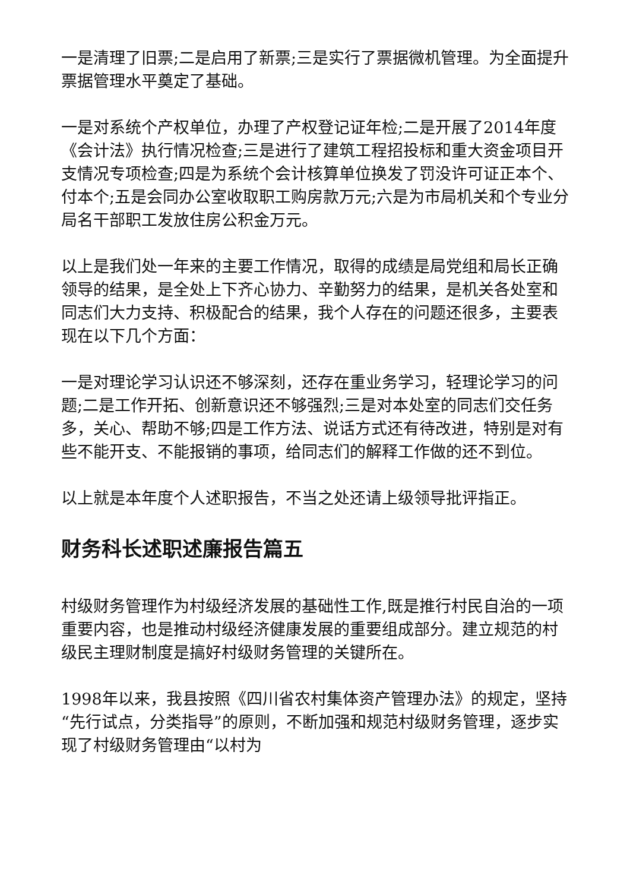一是清理了旧票;二是启用了新票;三是实行了票据微机管理。为全面提升票据管理水平奠定了基础。
一是对系统个产权单位，办理了产权登记证年检;二是开展了2014年度《会计法》执行情况检查;三是进行了建筑工程招投标和重大资金项目开支情况专项检查;四是为系统个会计核算单位换发了罚没许可证正本个、付本个;五是会同办公室收取职工购房款万元;六是为市局机关和个专业分局名干部职工发放住房公积金万元。
以上是我们处一年来的主要工作情况，取得的成绩是局党组和局长正确领导的结果，是全处上下齐心协力、辛勤努力的结果，是机关各处室和同志们大力支持、积极配合的结果，我个人存在的问题还很多，主要表现在以下几个方面：
一是对理论学习认识还不够深刻，还存在重业务学习，轻理论学习的问题;二是工作开拓、创新意识还不够强烈;三是对本处室的同志们交任务多，关心、帮助不够;四是工作方法、说话方式还有待改进，特别是对有些不能开支、不能报销的事项，给同志们的解释工作做的还不到位。
以上就是本年度个人述职报告，不当之处还请上级领导批评指正。
财务科长述职述廉报告篇五
村级财务管理作为村级经济发展的基础性工作,既是推行村民自治的一项重要内容，也是推动村级经济健康发展的重要组成部分。建立规范的村级民主理财制度是搞好村级财务管理的关键所在。
1998年以来，我县按照《四川省农村集体资产管理办法》的规定，坚持“先行试点，分类指导”的原则，不断加强和规范村级财务管理，逐步实现了村级财务管理由“以村为